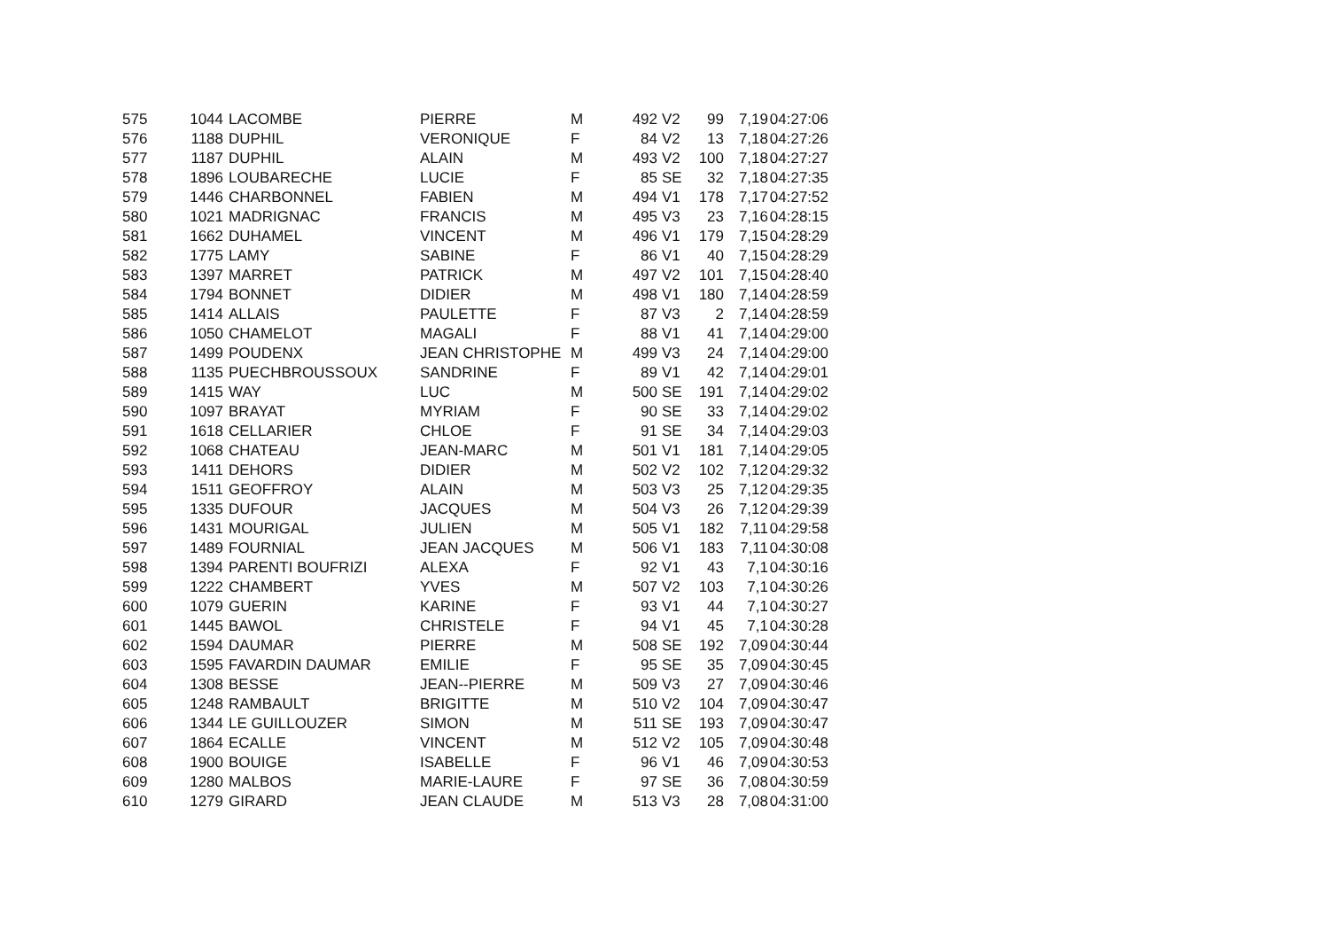| 575 | 1044 | LACOMBE | PIERRE | M | 492 | V2 | 99 | 7,19 | 04:27:06 |
| 576 | 1188 | DUPHIL | VERONIQUE | F | 84 | V2 | 13 | 7,18 | 04:27:26 |
| 577 | 1187 | DUPHIL | ALAIN | M | 493 | V2 | 100 | 7,18 | 04:27:27 |
| 578 | 1896 | LOUBARECHE | LUCIE | F | 85 | SE | 32 | 7,18 | 04:27:35 |
| 579 | 1446 | CHARBONNEL | FABIEN | M | 494 | V1 | 178 | 7,17 | 04:27:52 |
| 580 | 1021 | MADRIGNAC | FRANCIS | M | 495 | V3 | 23 | 7,16 | 04:28:15 |
| 581 | 1662 | DUHAMEL | VINCENT | M | 496 | V1 | 179 | 7,15 | 04:28:29 |
| 582 | 1775 | LAMY | SABINE | F | 86 | V1 | 40 | 7,15 | 04:28:29 |
| 583 | 1397 | MARRET | PATRICK | M | 497 | V2 | 101 | 7,15 | 04:28:40 |
| 584 | 1794 | BONNET | DIDIER | M | 498 | V1 | 180 | 7,14 | 04:28:59 |
| 585 | 1414 | ALLAIS | PAULETTE | F | 87 | V3 | 2 | 7,14 | 04:28:59 |
| 586 | 1050 | CHAMELOT | MAGALI | F | 88 | V1 | 41 | 7,14 | 04:29:00 |
| 587 | 1499 | POUDENX | JEAN CHRISTOPHE | M | 499 | V3 | 24 | 7,14 | 04:29:00 |
| 588 | 1135 | PUECHBROUSSOUX | SANDRINE | F | 89 | V1 | 42 | 7,14 | 04:29:01 |
| 589 | 1415 | WAY | LUC | M | 500 | SE | 191 | 7,14 | 04:29:02 |
| 590 | 1097 | BRAYAT | MYRIAM | F | 90 | SE | 33 | 7,14 | 04:29:02 |
| 591 | 1618 | CELLARIER | CHLOE | F | 91 | SE | 34 | 7,14 | 04:29:03 |
| 592 | 1068 | CHATEAU | JEAN-MARC | M | 501 | V1 | 181 | 7,14 | 04:29:05 |
| 593 | 1411 | DEHORS | DIDIER | M | 502 | V2 | 102 | 7,12 | 04:29:32 |
| 594 | 1511 | GEOFFROY | ALAIN | M | 503 | V3 | 25 | 7,12 | 04:29:35 |
| 595 | 1335 | DUFOUR | JACQUES | M | 504 | V3 | 26 | 7,12 | 04:29:39 |
| 596 | 1431 | MOURIGAL | JULIEN | M | 505 | V1 | 182 | 7,11 | 04:29:58 |
| 597 | 1489 | FOURNIAL | JEAN JACQUES | M | 506 | V1 | 183 | 7,11 | 04:30:08 |
| 598 | 1394 | PARENTI BOUFRIZI | ALEXA | F | 92 | V1 | 43 | 7,1 | 04:30:16 |
| 599 | 1222 | CHAMBERT | YVES | M | 507 | V2 | 103 | 7,1 | 04:30:26 |
| 600 | 1079 | GUERIN | KARINE | F | 93 | V1 | 44 | 7,1 | 04:30:27 |
| 601 | 1445 | BAWOL | CHRISTELE | F | 94 | V1 | 45 | 7,1 | 04:30:28 |
| 602 | 1594 | DAUMAR | PIERRE | M | 508 | SE | 192 | 7,09 | 04:30:44 |
| 603 | 1595 | FAVARDIN DAUMAR | EMILIE | F | 95 | SE | 35 | 7,09 | 04:30:45 |
| 604 | 1308 | BESSE | JEAN--PIERRE | M | 509 | V3 | 27 | 7,09 | 04:30:46 |
| 605 | 1248 | RAMBAULT | BRIGITTE | M | 510 | V2 | 104 | 7,09 | 04:30:47 |
| 606 | 1344 | LE GUILLOUZER | SIMON | M | 511 | SE | 193 | 7,09 | 04:30:47 |
| 607 | 1864 | ECALLE | VINCENT | M | 512 | V2 | 105 | 7,09 | 04:30:48 |
| 608 | 1900 | BOUIGE | ISABELLE | F | 96 | V1 | 46 | 7,09 | 04:30:53 |
| 609 | 1280 | MALBOS | MARIE-LAURE | F | 97 | SE | 36 | 7,08 | 04:30:59 |
| 610 | 1279 | GIRARD | JEAN CLAUDE | M | 513 | V3 | 28 | 7,08 | 04:31:00 |